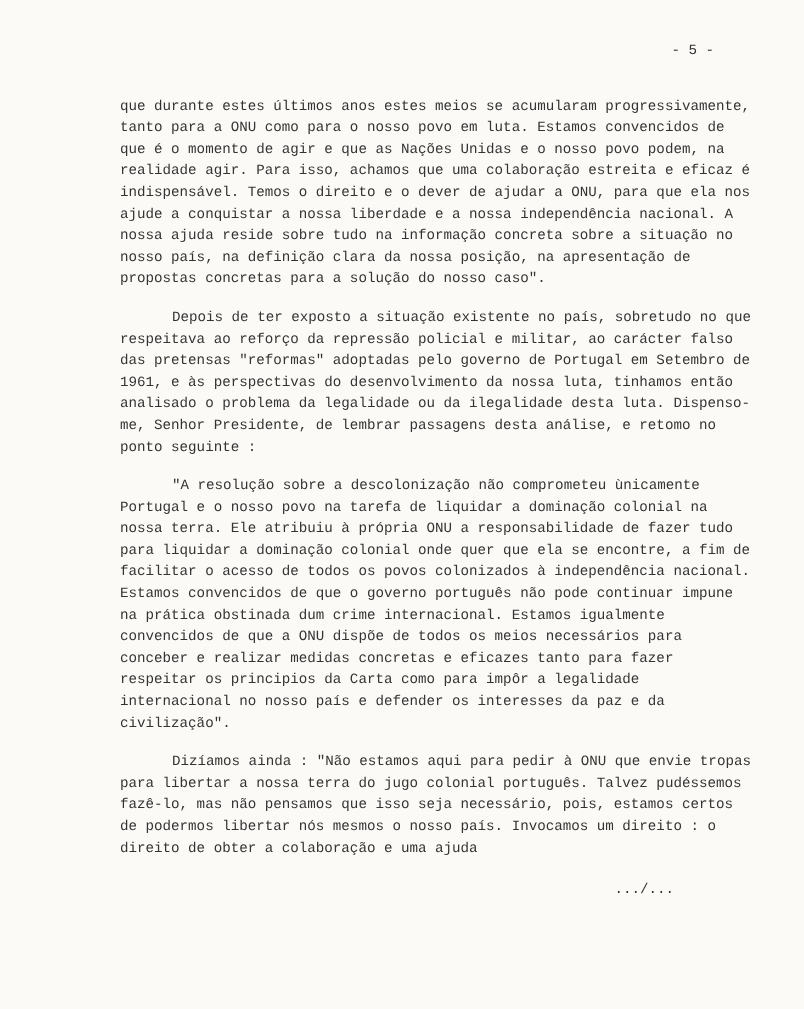- 5 -
que durante estes últimos anos estes meios se acumularam progressivamente, tanto para a ONU como para o nosso povo em luta. Estamos convencidos de que é o momento de agir e que as Nações Unidas e o nosso povo podem, na realidade agir. Para isso, achamos que uma colaboração estreita e eficaz é indispensável. Temos o direito e o dever de ajudar a ONU, para que ela nos ajude a conquistar a nossa liberdade e a nossa independência nacional. A nossa ajuda reside sobre tudo na informação concreta sobre a situação no nosso país, na definição clara da nossa posição, na apresentação de propostas concretas para a solução do nosso caso".
Depois de ter exposto a situação existente no país, sobretudo no que respeitava ao reforço da repressão policial e militar, ao carácter falso das pretensas "reformas" adoptadas pelo governo de Portugal em Setembro de 1961, e às perspectivas do desenvolvimento da nossa luta, tinhamos então analisado o problema da legalidade ou da ilegalidade desta luta. Dispenso-me, Senhor Presidente, de lembrar passagens desta análise, e retomo no ponto seguinte :
"A resolução sobre a descolonização não comprometeu ùnicamente Portugal e o nosso povo na tarefa de liquidar a dominação colonial na nossa terra. Ele atribuiu à própria ONU a responsabilidade de fazer tudo para liquidar a dominação colonial onde quer que ela se encontre, a fim de facilitar o acesso de todos os povos colonizados à independência nacional. Estamos convencidos de que o governo português não pode continuar impune na prática obstinada dum crime internacional. Estamos igualmente convencidos de que a ONU dispõe de todos os meios necessários para conceber e realizar medidas concretas e eficazes tanto para fazer respeitar os principios da Carta como para impôr a legalidade internacional no nosso país e defender os interesses da paz e da civilização".
Dizíamos ainda : "Não estamos aqui para pedir à ONU que envie tropas para libertar a nossa terra do jugo colonial português. Talvez pudéssemos fazê-lo, mas não pensamos que isso seja necessário, pois, estamos certos de podermos libertar nós mesmos o nosso país. Invocamos um direito : o direito de obter a colaboração e uma ajuda
.../...